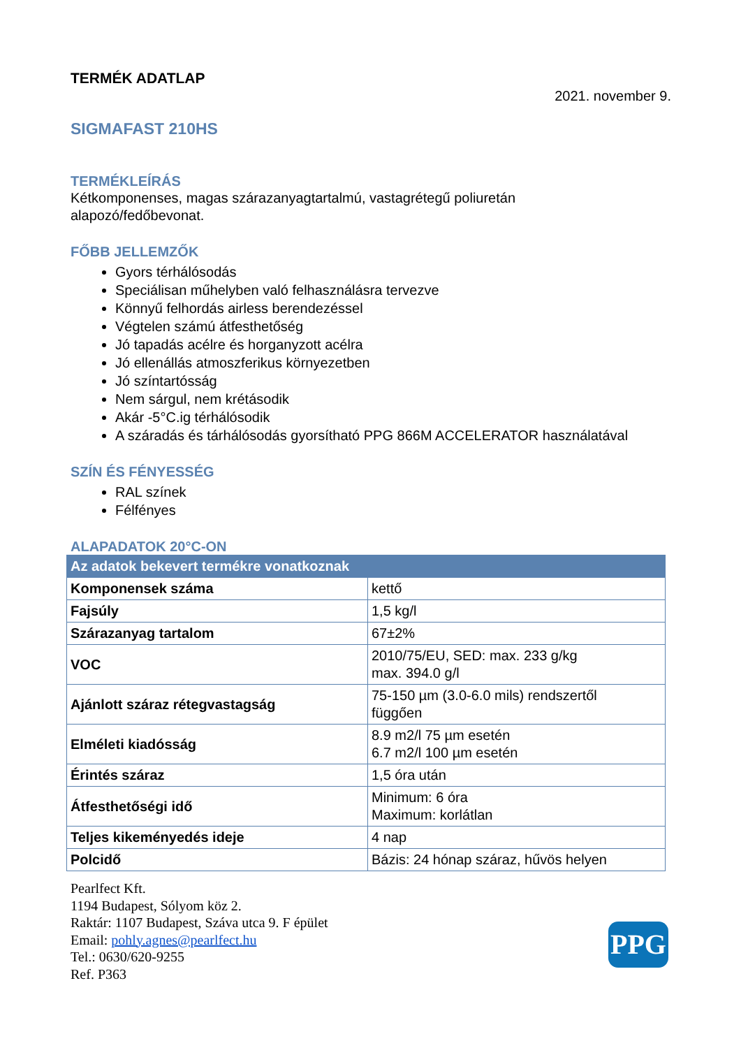TERMÉK ADATLAP
2021. november 9.
SIGMAFAST 210HS
TERMÉKLEÍRÁS
Kétkomponenses, magas szárazanyagtartalmú, vastagrétegű poliuretán
alapozó/fedőbevonat.
FŐBB JELLEMZŐK
Gyors térhálósodás
Speciálisan műhelyben való felhasználásra tervezve
Könnyű felhordás airless berendezéssel
Végtelen számú átfesthetőség
Jó tapadás acélre és horganyzott acélra
Jó ellenállás atmoszferikus környezetben
Jó színtartósság
Nem sárgul, nem krétásodik
Akár -5°C.ig térhálósodik
A száradás és tárhálósodás gyorsítható PPG 866M ACCELERATOR használatával
SZÍN ÉS FÉNYESSÉG
RAL színek
Félfényes
ALAPADATOK 20°C-ON
| Az adatok bekevert termékre vonatkoznak | |
| --- | --- |
| Komponensek száma | kettő |
| Fajsúly | 1,5 kg/l |
| Szárazanyag tartalom | 67±2% |
| VOC | 2010/75/EU, SED: max. 233 g/kg max. 394.0 g/l |
| Ajánlott száraz rétegvastagság | 75-150 µm (3.0-6.0 mils) rendszertől függően |
| Elméleti kiadósság | 8.9 m2/l 75 µm esetén 6.7 m2/l 100 µm esetén |
| Érintés száraz | 1,5 óra után |
| Átfesthetőségi idő | Minimum: 6 óra Maximum: korlátlan |
| Teljes kikeményedés ideje | 4 nap |
| Polcidő | Bázis: 24 hónap száraz, hűvös helyen |
Pearlfect Kft.
1194 Budapest, Sólyom köz 2.
Raktár: 1107 Budapest, Száva utca 9. F épület
Email: pohly.agnes@pearlfect.hu
Tel.: 0630/620-9255
Ref. P363
PPG